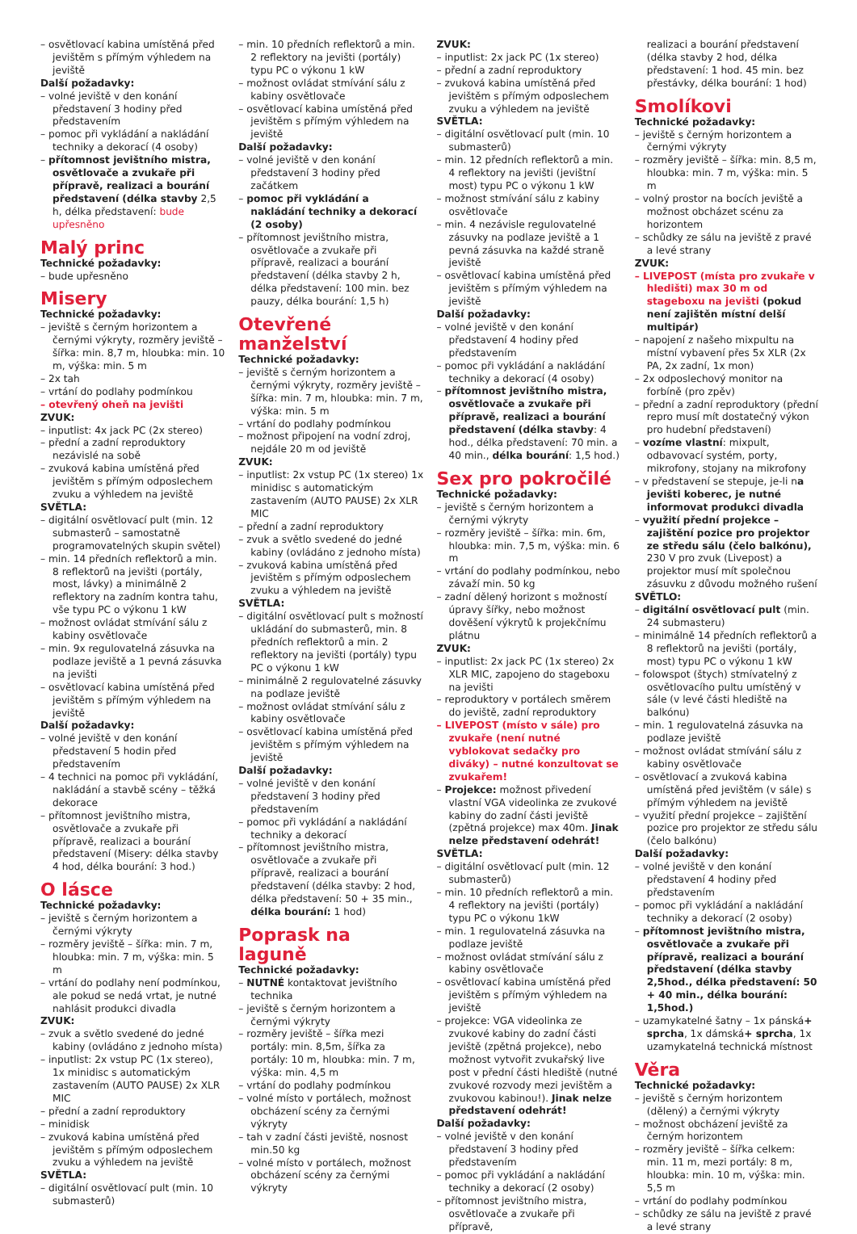– osvětlovací kabina umístěná před jevištěm s přímým výhledem na jeviště
Další požadavky:
– volné jeviště v den konání představení 3 hodiny před představením
– pomoc při vykládání a nakládání techniky a dekorací (4 osoby)
– přítomnost jevištního mistra, osvětlovače a zvukaře při přípravě, realizaci a bourání představení (délka stavby 2,5 h, délka představení: bude upřesněno
Malý princ
Technické požadavky:
– bude upřesněno
Misery
Technické požadavky:
– jeviště s černým horizontem a černými výkryty, rozměry jeviště – šířka: min. 8,7 m, hloubka: min. 10 m, výška: min. 5 m
– 2x tah
– vrtání do podlahy podmínkou
– otevřený oheň na jevišti
ZVUK:
– inputlist: 4x jack PC (2x stereo)
– přední a zadní reproduktory nezávislé na sobě
– zvuková kabina umístěná před jevištěm s přímým odposlechem zvuku a výhledem na jeviště
SVĚTLA:
– digitální osvětlovací pult (min. 12 submasterů – samostatně programovatelných skupin světel)
– min. 14 předních reflektorů a min. 8 reflektorů na jevišti (portály, most, lávky) a minimálně 2 reflektory na zadním kontra tahu, vše typu PC o výkonu 1 kW
– možnost ovládat stmívání sálu z kabiny osvětlovače
– min. 9x regulovatelná zásuvka na podlaze jeviště a 1 pevná zásuvka na jevišti
– osvětlovací kabina umístěná před jevištěm s přímým výhledem na jeviště
Další požadavky:
– volné jeviště v den konání představení 5 hodin před představením
– 4 technici na pomoc při vykládání, nakládání a stavbě scény – těžká dekorace
– přítomnost jevištního mistra, osvětlovače a zvukaře při přípravě, realizaci a bourání představení (Misery: délka stavby 4 hod, délka bourání: 3 hod.)
O lásce
Technické požadavky:
– jeviště s černým horizontem a černými výkryty
– rozměry jeviště – šířka: min. 7 m, hloubka: min. 7 m, výška: min. 5 m
– vrtání do podlahy není podmínkou, ale pokud se nedá vrtat, je nutné nahlásit produkci divadla
ZVUK:
– zvuk a světlo svedené do jedné kabiny (ovládáno z jednoho místa)
– inputlist: 2x vstup PC (1x stereo), 1x minidisc s automatickým zastavením (AUTO PAUSE) 2x XLR MIC
– přední a zadní reproduktory
– minidisk
– zvuková kabina umístěná před jevištěm s přímým odposlechem zvuku a výhledem na jeviště
SVĚTLA:
– digitální osvětlovací pult (min. 10 submasterů)
– min. 10 předních reflektorů a min. 2 reflektory na jevišti (portály) typu PC o výkonu 1 kW
– možnost ovládat stmívání sálu z kabiny osvětlovače
– osvětlovací kabina umístěná před jevištěm s přímým výhledem na jeviště
Další požadavky:
– volné jeviště v den konání představení 3 hodiny před začátkem
– pomoc při vykládání a nakládání techniky a dekorací (2 osoby)
– přítomnost jevištního mistra, osvětlovače a zvukaře při přípravě, realizaci a bourání představení (délka stavby 2 h, délka představení: 100 min. bez pauzy, délka bourání: 1,5 h)
Otevřené manželství
Technické požadavky:
– jeviště s černým horizontem a černými výkryty, rozměry jeviště – šířka: min. 7 m, hloubka: min. 7 m, výška: min. 5 m
– vrtání do podlahy podmínkou
– možnost připojení na vodní zdroj, nejdále 20 m od jeviště
ZVUK:
– inputlist: 2x vstup PC (1x stereo) 1x minidisc s automatickým zastavením (AUTO PAUSE) 2x XLR MIC
– přední a zadní reproduktory
– zvuk a světlo svedené do jedné kabiny (ovládáno z jednoho místa)
– zvuková kabina umístěná před jevištěm s přímým odposlechem zvuku a výhledem na jeviště
SVĚTLA:
– digitální osvětlovací pult s možností ukládání do submasterů, min. 8 předních reflektorů a min. 2 reflektory na jevišti (portály) typu PC o výkonu 1 kW
– minimálně 2 regulovatelné zásuvky na podlaze jeviště
– možnost ovládat stmívání sálu z kabiny osvětlovače
– osvětlovací kabina umístěná před jevištěm s přímým výhledem na jeviště
Další požadavky:
– volné jeviště v den konání představení 3 hodiny před představením
– pomoc při vykládání a nakládání techniky a dekorací
– přítomnost jevištního mistra, osvětlovače a zvukaře při přípravě, realizaci a bourání představení (délka stavby: 2 hod, délka představení: 50 + 35 min., délka bourání: 1 hod)
Poprask na laguně
Technické požadavky:
– NUTNÉ kontaktovat jevištního technika
– jeviště s černým horizontem a černými výkryty
– rozměry jeviště – šířka mezi portály: min. 8,5m, šířka za portály: 10 m, hloubka: min. 7 m, výška: min. 4,5 m
– vrtání do podlahy podmínkou
– volné místo v portálech, možnost obcházení scény za černými výkryty
– tah v zadní části jeviště, nosnost min.50 kg
– volné místo v portálech, možnost obcházení scény za černými výkryty
ZVUK:
– inputlist: 2x jack PC (1x stereo)
– přední a zadní reproduktory
– zvuková kabina umístěná před jevištěm s přímým odposlechem zvuku a výhledem na jeviště
SVĚTLA:
– digitální osvětlovací pult (min. 10 submasterů)
– min. 12 předních reflektorů a min. 4 reflektory na jevišti (jevištní most) typu PC o výkonu 1 kW
– možnost stmívání sálu z kabiny osvětlovače
– min. 4 nezávisle regulovatelné zásuvky na podlaze jeviště a 1 pevná zásuvka na každé straně jeviště
– osvětlovací kabina umístěná před jevištěm s přímým výhledem na jeviště
Další požadavky:
– volné jeviště v den konání představení 4 hodiny před představením
– pomoc při vykládání a nakládání techniky a dekorací (4 osoby)
– přítomnost jevištního mistra, osvětlovače a zvukaře při přípravě, realizaci a bourání představení (délka stavby: 4 hod., délka představení: 70 min. a 40 min., délka bourání: 1,5 hod.)
Sex pro pokročilé
Technické požadavky:
– jeviště s černým horizontem a černými výkryty
– rozměry jeviště – šířka: min. 6m, hloubka: min. 7,5 m, výška: min. 6 m
– vrtání do podlahy podmínkou, nebo závaží min. 50 kg
– zadní dělený horizont s možností úpravy šířky, nebo možnost dověšení výkrytů k projekčnímu plátnu
ZVUK:
– inputlist: 2x jack PC (1x stereo) 2x XLR MIC, zapojeno do stageboxu na jevišti
– reproduktory v portálech směrem do jeviště, zadní reproduktory
– LIVEPOST (místo v sále) pro zvukaře (není nutné vyblokovat sedačky pro diváky) – nutné konzultovat se zvukařem!
– Projekce: možnost přivedení vlastní VGA videolinka ze zvukové kabiny do zadní části jeviště (zpětná projekce) max 40m. Jinak nelze představení odehrát!
SVĚTLA:
– digitální osvětlovací pult (min. 12 submasterů)
– min. 10 předních reflektorů a min. 4 reflektory na jevišti (portály) typu PC o výkonu 1kW
– min. 1 regulovatelná zásuvka na podlaze jeviště
– možnost ovládat stmívání sálu z kabiny osvětlovače
– osvětlovací kabina umístěná před jevištěm s přímým výhledem na jeviště
– projekce: VGA videolinka ze zvukové kabiny do zadní části jeviště (zpětná projekce), nebo možnost vytvořit zvukařský live post v přední části hlediště (nutné zvukové rozvody mezi jevištěm a zvukovou kabinou!). Jinak nelze představení odehrát!
Další požadavky:
– volné jeviště v den konání představení 3 hodiny před představením
– pomoc při vykládání a nakládání techniky a dekorací (2 osoby)
– přítomnost jevištního mistra, osvětlovače a zvukaře při přípravě,
realizaci a bourání představení (délka stavby 2 hod, délka představení: 1 hod. 45 min. bez přestávky, délka bourání: 1 hod)
Smolíkovi
Technické požadavky:
– jeviště s černým horizontem a černými výkryty
– rozměry jeviště – šířka: min. 8,5 m, hloubka: min. 7 m, výška: min. 5 m
– volný prostor na bocích jeviště a možnost obcházet scénu za horizontem
– schůdky ze sálu na jeviště z pravé a levé strany
ZVUK:
– LIVEPOST (místa pro zvukaře v hledišti) max 30 m od stageboxu na jevišti (pokud není zajištěn místní delší multipár)
– napojení z našeho mixpultu na místní vybavení přes 5x XLR (2x PA, 2x zadní, 1x mon)
– 2x odposlechový monitor na forbíně (pro zpěv)
– přední a zadní reproduktory (přední repro musí mít dostatečný výkon pro hudební představení)
– vozíme vlastní: mixpult, odbavovací systém, porty, mikrofony, stojany na mikrofony
– v představení se stepuje, je-li na jevišti koberec, je nutné informovat produkci divadla
– využití přední projekce – zajištění pozice pro projektor ze středu sálu (čelo balkónu), 230 V pro zvuk (Livepost) a projektor musí mít společnou zásuvku z důvodu možného rušení
SVĚTLO:
– digitální osvětlovací pult (min. 24 submasteru)
– minimálně 14 předních reflektorů a 8 reflektorů na jevišti (portály, most) typu PC o výkonu 1 kW
– folowspot (štych) stmívatelný z osvětlovacího pultu umístěný v sále (v levé části hlediště na balkónu)
– min. 1 regulovatelná zásuvka na podlaze jeviště
– možnost ovládat stmívání sálu z kabiny osvětlovače
– osvětlovací a zvuková kabina umístěná před jevištěm (v sále) s přímým výhledem na jeviště
– využití přední projekce – zajištění pozice pro projektor ze středu sálu (čelo balkónu)
Další požadavky:
– volné jeviště v den konání představení 4 hodiny před představením
– pomoc při vykládání a nakládání techniky a dekorací (2 osoby)
– přítomnost jevištního mistra, osvětlovače a zvukaře při přípravě, realizaci a bourání představení (délka stavby 2,5hod., délka představení: 50 + 40 min., délka bourání: 1,5hod.)
– uzamykatelné šatny – 1x pánská+ sprcha, 1x dámská+ sprcha, 1x uzamykatelná technická místnost
Věra
Technické požadavky:
– jeviště s černým horizontem (dělený) a černými výkryty
– možnost obcházení jeviště za černým horizontem
– rozměry jeviště – šířka celkem: min. 11 m, mezi portály: 8 m, hloubka: min. 10 m, výška: min. 5,5 m
– vrtání do podlahy podmínkou
– schůdky ze sálu na jeviště z pravé a levé strany